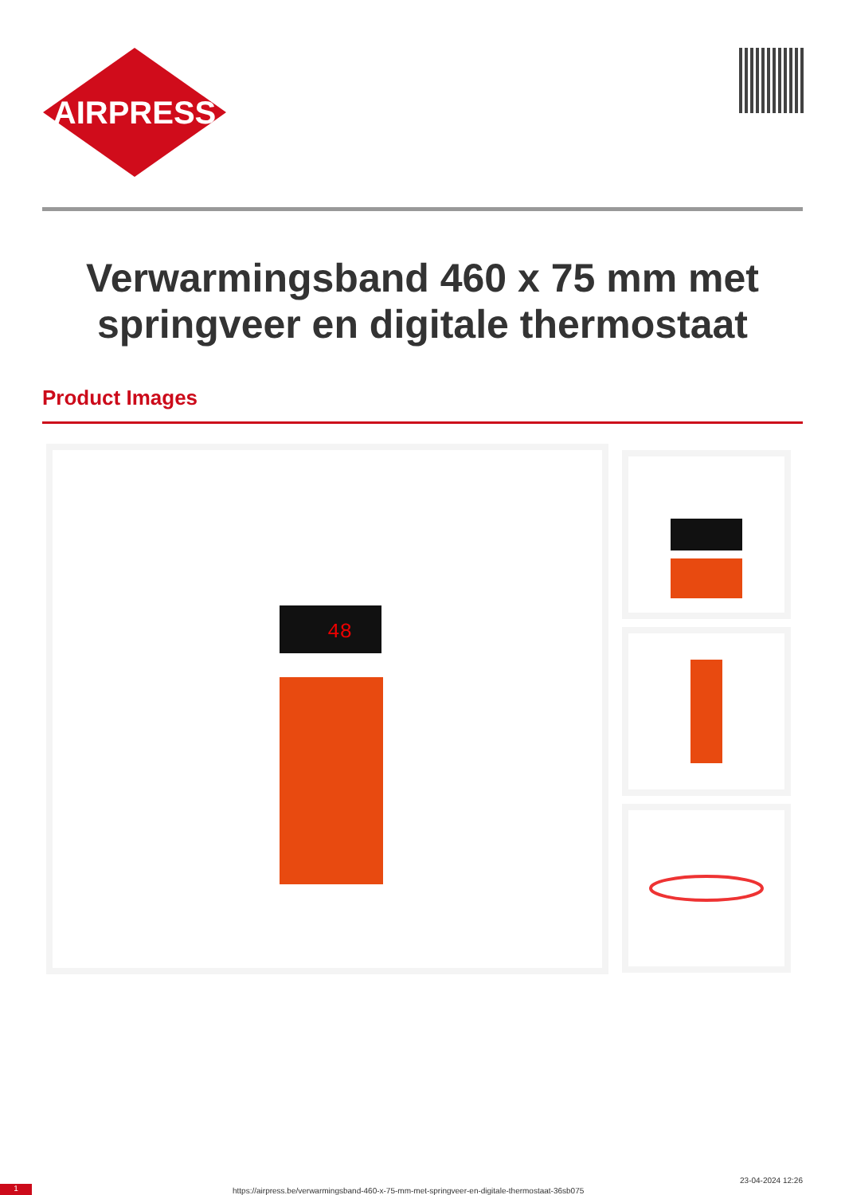AIRPRESS
Verwarmingsband 460 x 75 mm met springveer en digitale thermostaat
Product Images
48
1 https://airpress.be/verwarmingsband-460-x-75-mm-met-springveer-en-digitale-thermostaat-36sb075
23-04-2024 12:26